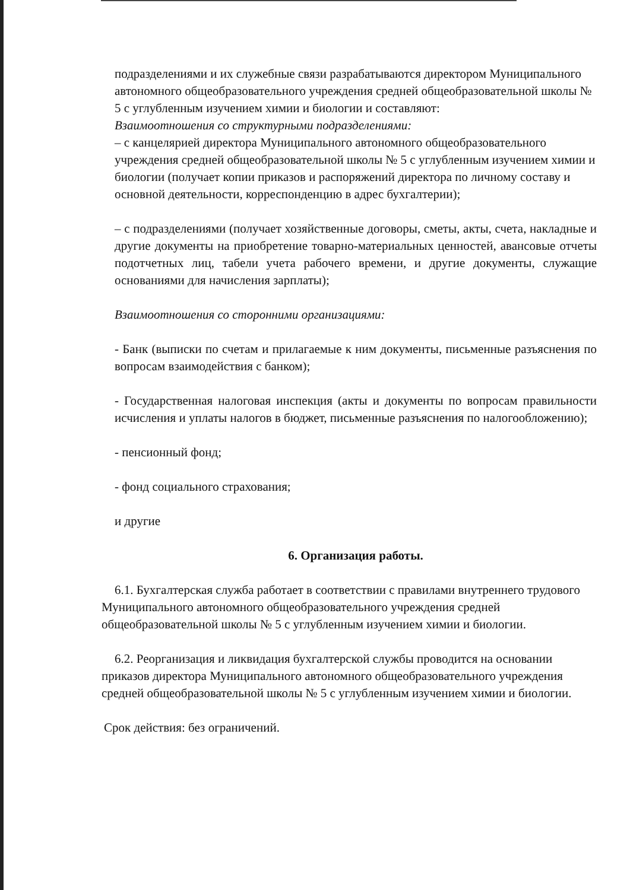подразделениями и их служебные связи разрабатываются директором Муниципального автономного общеобразовательного учреждения средней общеобразовательной школы № 5 с углубленным изучением химии и биологии и составляют:
Взаимоотношения со структурными подразделениями:
– с канцелярией директора Муниципального автономного общеобразовательного учреждения средней общеобразовательной школы № 5 с углубленным изучением химии и биологии (получает копии приказов и распоряжений директора по личному составу и основной деятельности, корреспонденцию в адрес бухгалтерии);
– с подразделениями (получает хозяйственные договоры, сметы, акты, счета, накладные и другие документы на приобретение товарно-материальных ценностей, авансовые отчеты подотчетных лиц, табели учета рабочего времени, и другие документы, служащие основаниями для начисления зарплаты);
Взаимоотношения со сторонними организациями:
- Банк (выписки по счетам и прилагаемые к ним документы, письменные разъяснения по вопросам взаимодействия с банком);
- Государственная налоговая инспекция (акты и документы по вопросам правильности исчисления и уплаты налогов в бюджет, письменные разъяснения по налогообложению);
- пенсионный фонд;
- фонд социального страхования;
и другие
6. Организация работы.
6.1. Бухгалтерская служба работает в соответствии с правилами внутреннего трудового Муниципального автономного общеобразовательного учреждения средней общеобразовательной школы № 5 с углубленным изучением химии и биологии.
6.2. Реорганизация и ликвидация бухгалтерской службы проводится на основании приказов директора Муниципального автономного общеобразовательного учреждения средней общеобразовательной школы № 5 с углубленным изучением химии и биологии.
Срок действия: без ограничений.